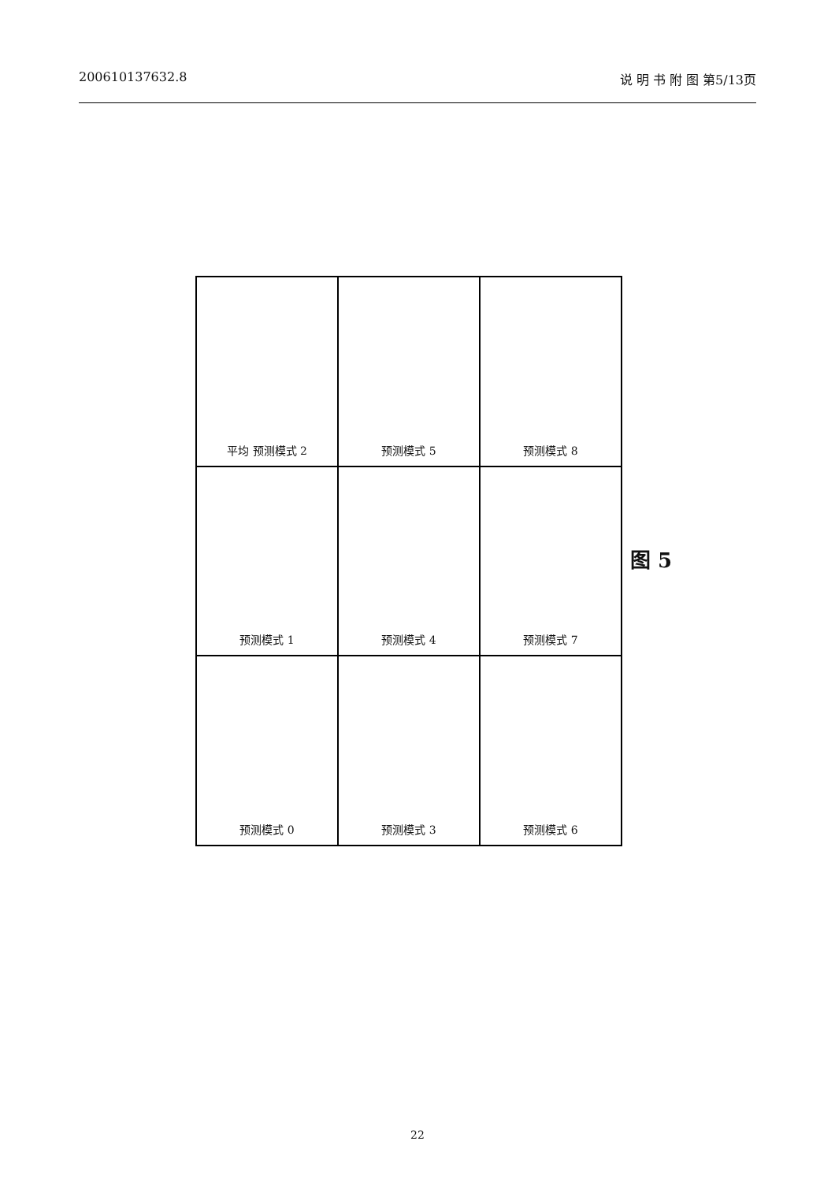200610137632.8 说 明 书 附 图 第5/13页
平均 预测模式 2
预测模式 5
预测模式 8
预测模式 1
预测模式 4
预测模式 7
预测模式 0
预测模式 3
预测模式 6
图 5
22